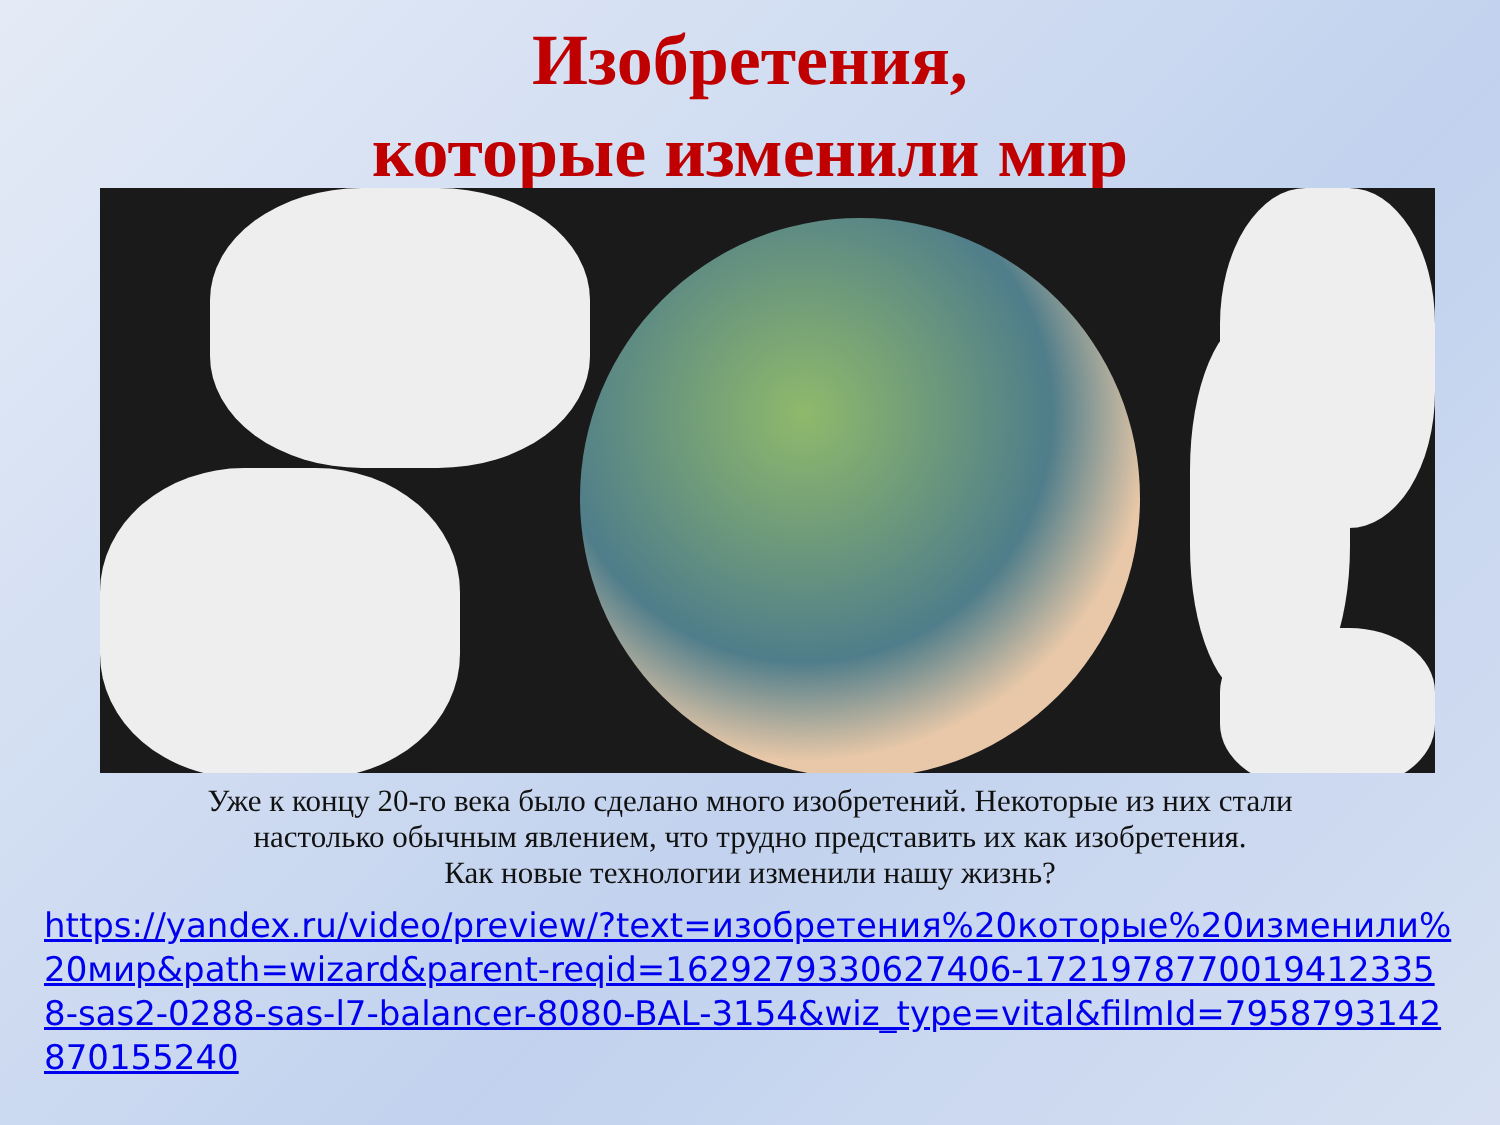Изобретения,
которые изменили мир
Уже к концу 20-го века было сделано много изобретений. Некоторые из них стали
настолько обычным явлением, что трудно представить их как изобретения.
Как новые технологии изменили нашу жизнь?
https://yandex.ru/video/preview/?text=изобретения%20которые%20изменили%20мир&path=wizard&parent-reqid=1629279330627406-17219787700194123358-sas2-0288-sas-l7-balancer-8080-BAL-3154&wiz_type=vital&filmId=7958793142870155240